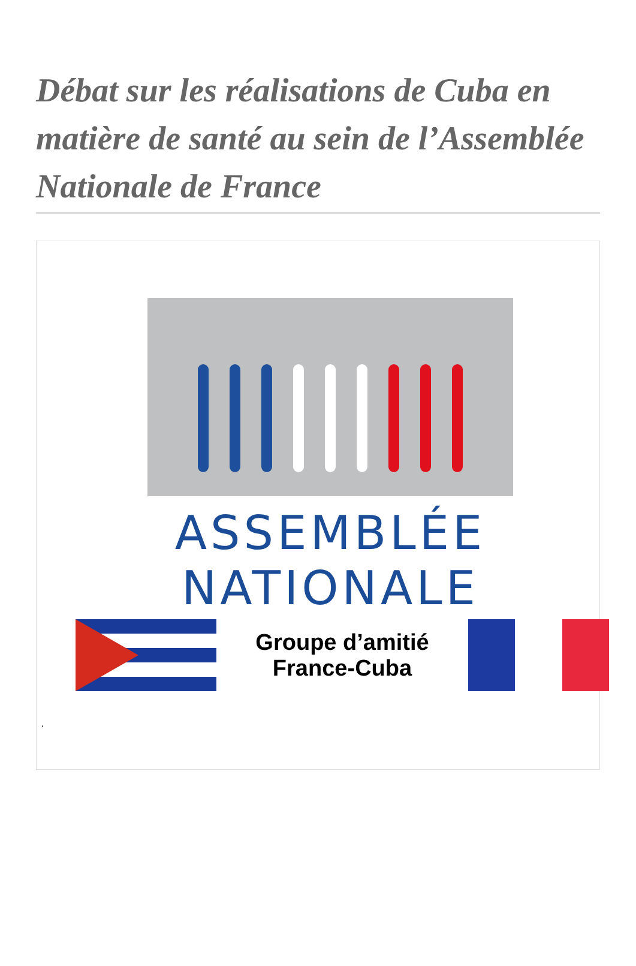Débat sur les réalisations de Cuba en matière de santé au sein de l’Assemblée Nationale de France
ASSEMBLÉE
NATIONALE
Groupe d’amitié
France-Cuba
.